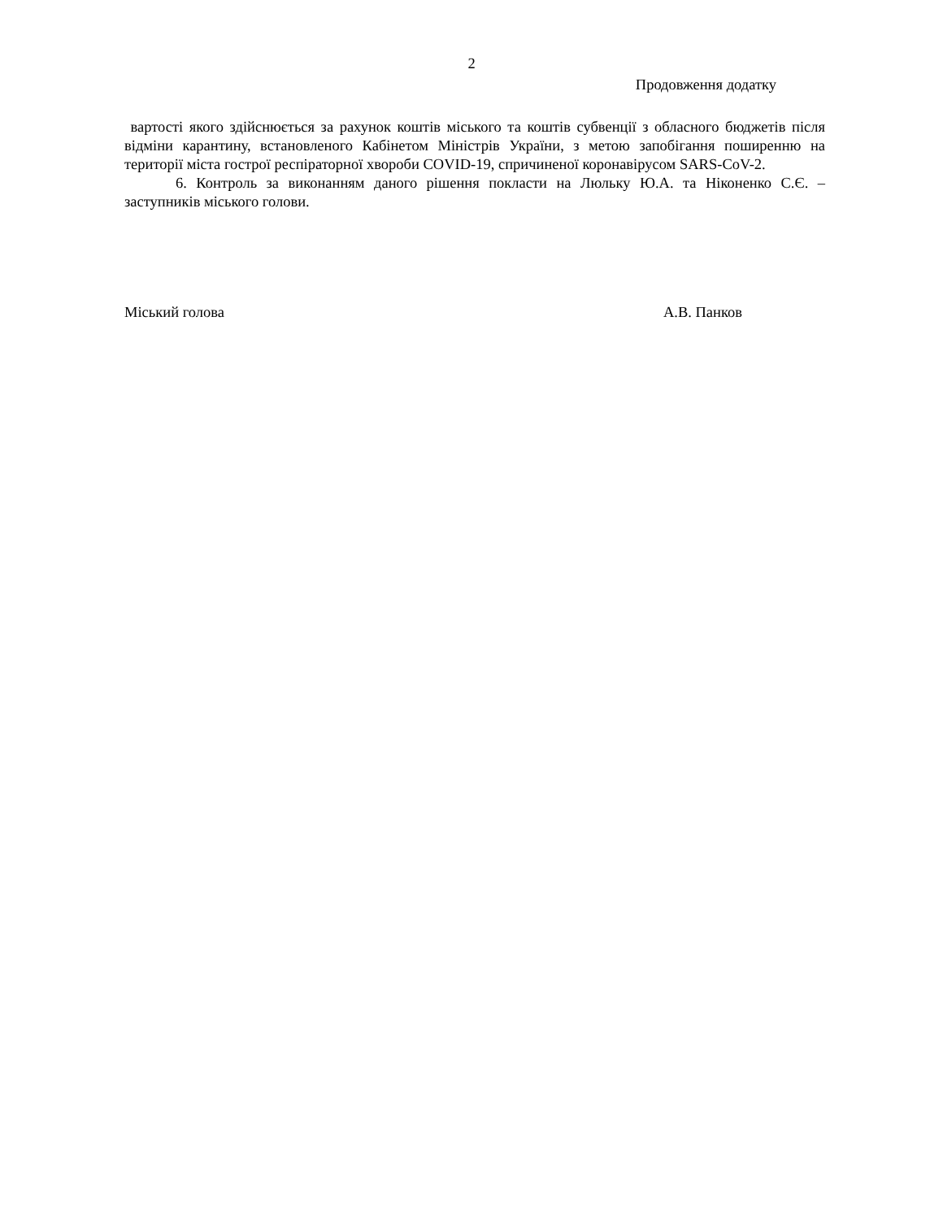2
Продовження додатку
вартості якого здійснюється за рахунок коштів міського та коштів субвенції з обласного бюджетів після відміни карантину, встановленого Кабінетом Міністрів України, з метою запобігання поширенню на території міста гострої респіраторної хвороби COVID-19, спричиненої коронавірусом SARS-CoV-2.
6. Контроль за виконанням даного рішення покласти на Люльку Ю.А. та Ніконенко С.Є. – заступників міського голови.
Міський голова А.В. Панков